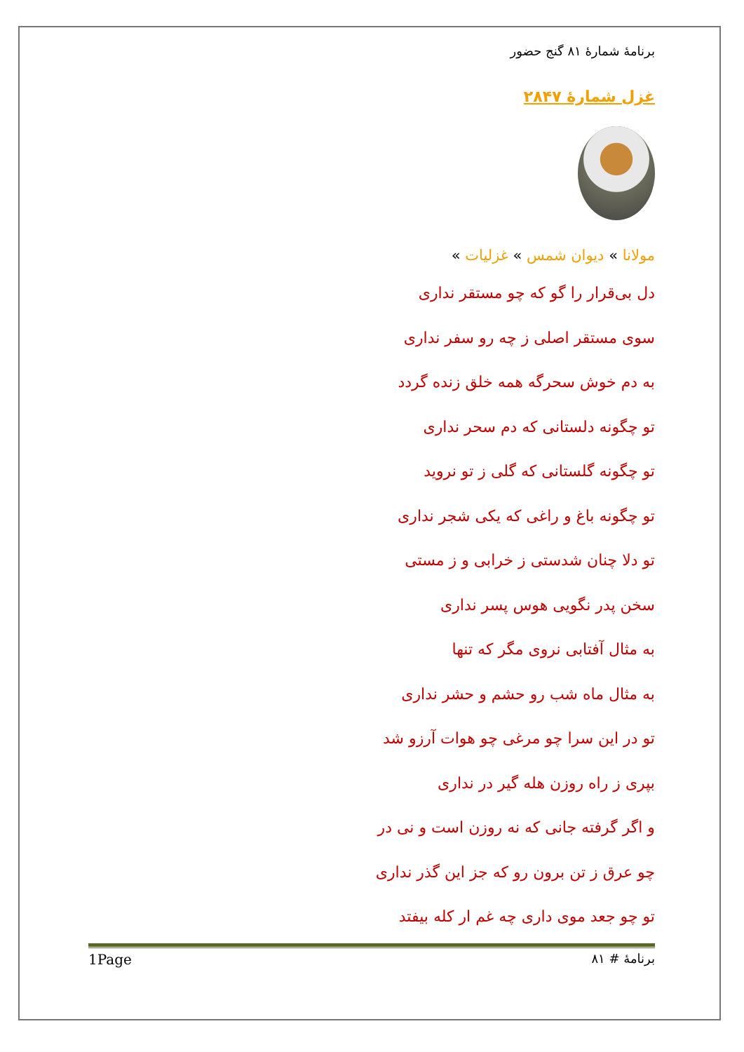برنامهٔ شمارهٔ ۸۱ گنج حضور
غزل شمارهٔ ۲۸۴۷
مولانا » دیوان شمس » غزلیات »
دل بی‌قرار را گو که چو مستقر نداری
سوی مستقر اصلی ز چه رو سفر نداری
به دم خوش سحرگه همه خلق زنده گردد
تو چگونه دلستانی که دم سحر نداری
تو چگونه گلستانی که گلی ز تو نروید
تو چگونه باغ و راغی که یکی شجر نداری
تو دلا چنان شدستی ز خرابی و ز مستی
سخن پدر نگویی هوس پسر نداری
به مثال آفتابی نروی مگر که تنها
به مثال ماه شب رو حشم و حشر نداری
تو در این سرا چو مرغی چو هوات آرزو شد
بپری ز راه روزن هله گیر در نداری
و اگر گرفته جانی که نه روزن است و نی در
چو عرق ز تن برون رو که جز این گذر نداری
تو چو جعد موی داری چه غم ار کله بیفتد
برنامهٔ # ۸۱ 1Page